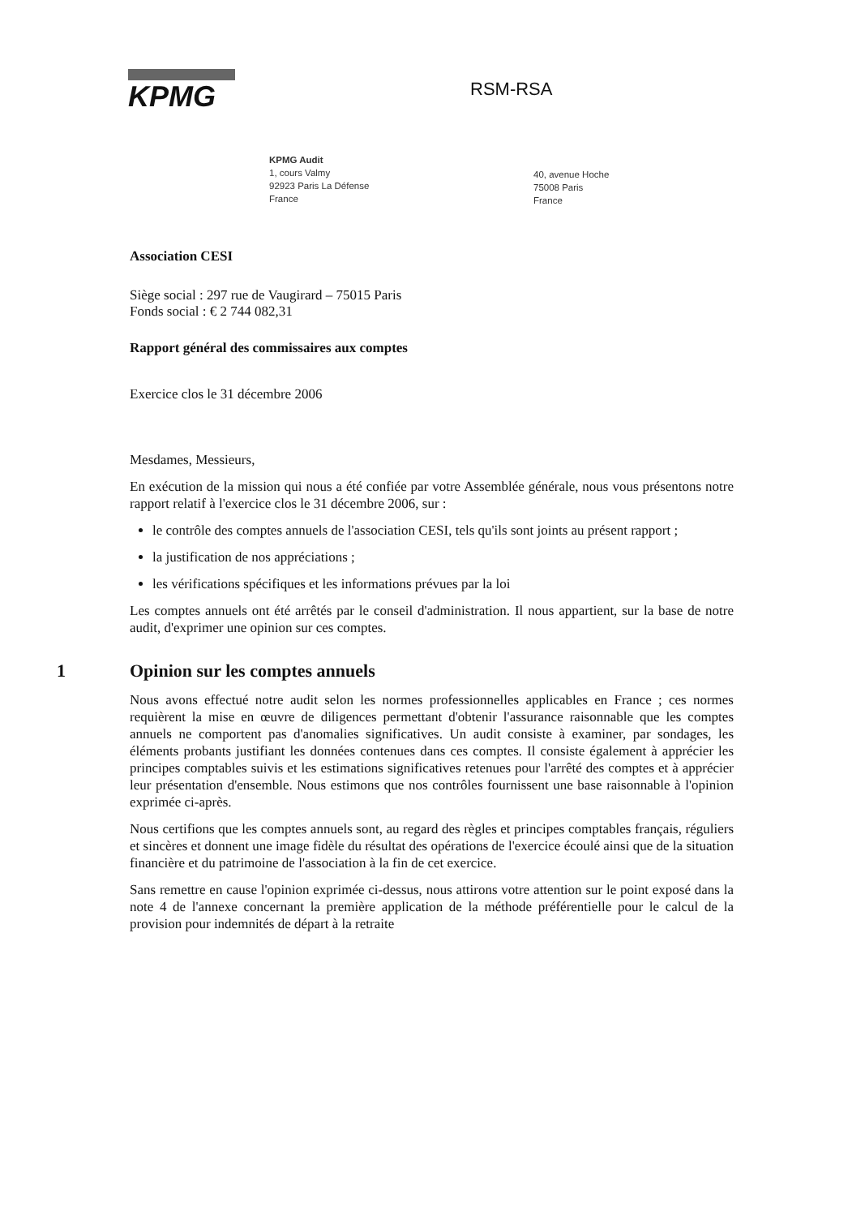KPMG
RSM-RSA
KPMG Audit
1, cours Valmy
92923 Paris La Défense
France
40, avenue Hoche
75008 Paris
France
Association CESI
Siège social : 297 rue de Vaugirard – 75015 Paris
Fonds social : € 2 744 082,31
Rapport général des commissaires aux comptes
Exercice clos le 31 décembre 2006
Mesdames, Messieurs,
En exécution de la mission qui nous a été confiée par votre Assemblée générale, nous vous présentons notre rapport relatif à l'exercice clos le 31 décembre 2006, sur :
le contrôle des comptes annuels de l'association CESI, tels qu'ils sont joints au présent rapport ;
la justification de nos appréciations ;
les vérifications spécifiques et les informations prévues par la loi
Les comptes annuels ont été arrêtés par le conseil d'administration. Il nous appartient, sur la base de notre audit, d'exprimer une opinion sur ces comptes.
1 Opinion sur les comptes annuels
Nous avons effectué notre audit selon les normes professionnelles applicables en France ; ces normes requièrent la mise en œuvre de diligences permettant d'obtenir l'assurance raisonnable que les comptes annuels ne comportent pas d'anomalies significatives. Un audit consiste à examiner, par sondages, les éléments probants justifiant les données contenues dans ces comptes. Il consiste également à apprécier les principes comptables suivis et les estimations significatives retenues pour l'arrêté des comptes et à apprécier leur présentation d'ensemble. Nous estimons que nos contrôles fournissent une base raisonnable à l'opinion exprimée ci-après.
Nous certifions que les comptes annuels sont, au regard des règles et principes comptables français, réguliers et sincères et donnent une image fidèle du résultat des opérations de l'exercice écoulé ainsi que de la situation financière et du patrimoine de l'association à la fin de cet exercice.
Sans remettre en cause l'opinion exprimée ci-dessus, nous attirons votre attention sur le point exposé dans la note 4 de l'annexe concernant la première application de la méthode préférentielle pour le calcul de la provision pour indemnités de départ à la retraite